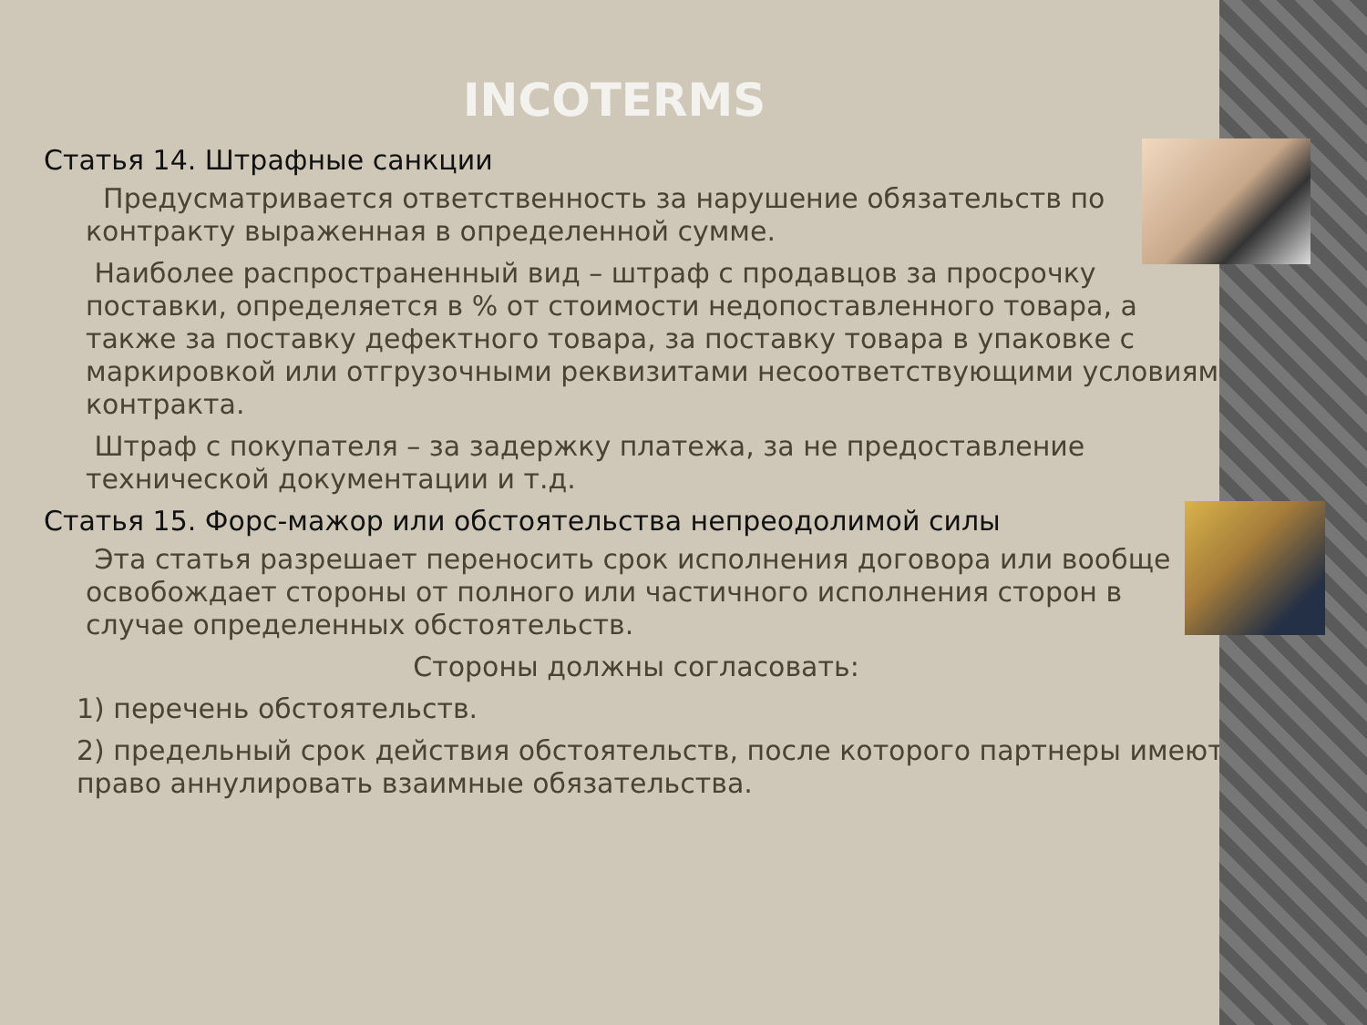INCOTERMS
Статья 14. Штрафные санкции
Предусматривается ответственность за нарушение обязательств по контракту выраженная в определенной сумме.
Наиболее распространенный вид – штраф с продавцов за просрочку поставки, определяется в % от стоимости недопоставленного товара, а также за поставку дефектного товара, за поставку товара в упаковке с маркировкой или отгрузочными реквизитами несоответствующими условиям контракта.
Штраф с покупателя – за задержку платежа, за не предоставление технической документации и т.д.
Статья 15. Форс-мажор или обстоятельства непреодолимой силы
Эта статья разрешает переносить срок исполнения договора или вообще освобождает стороны от полного или частичного исполнения сторон в случае определенных обстоятельств.
Стороны должны согласовать:
1) перечень обстоятельств.
2) предельный срок действия обстоятельств, после которого партнеры имеют право аннулировать взаимные обязательства.